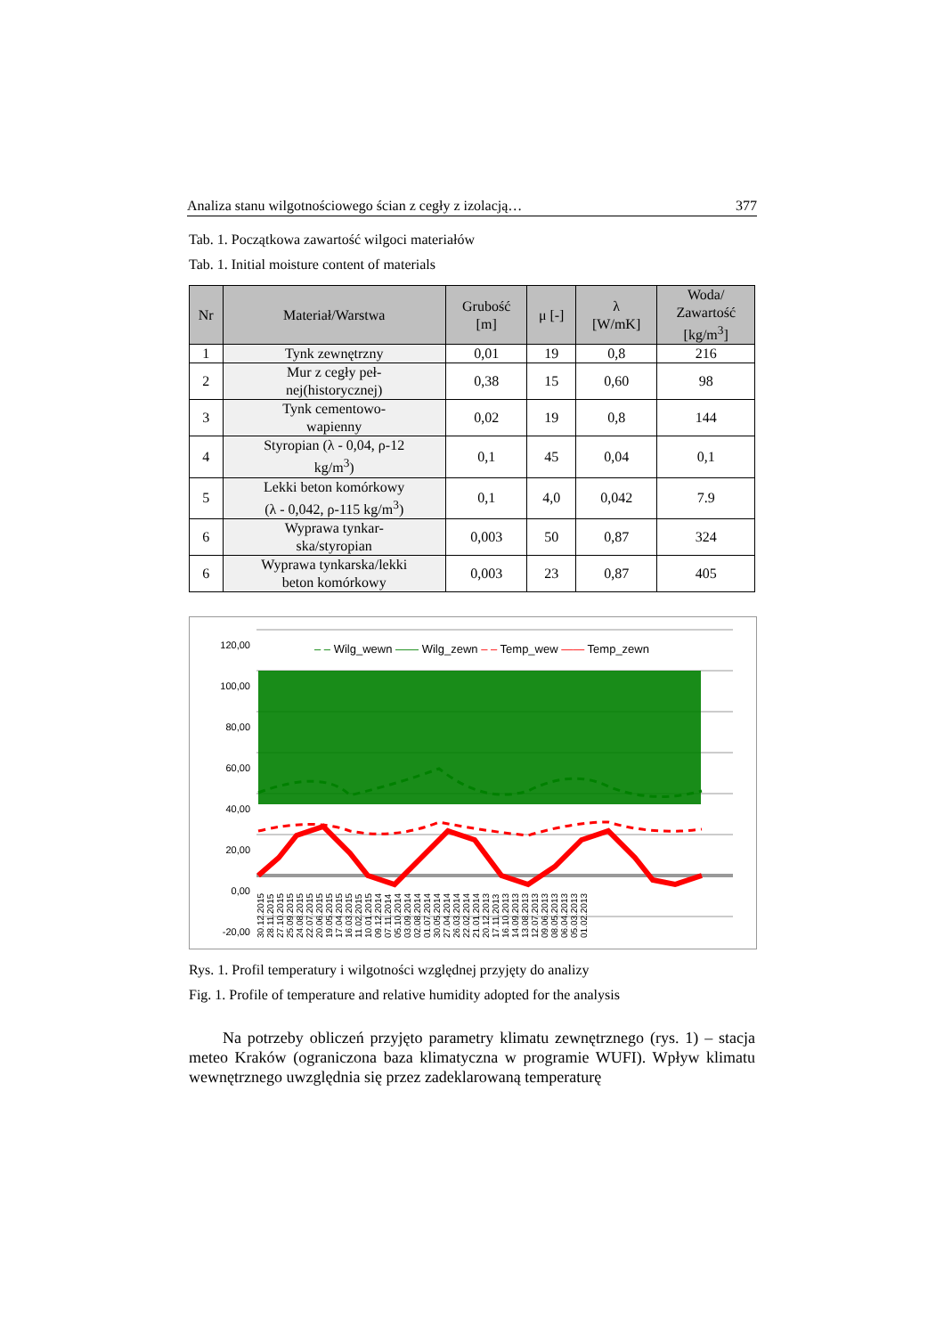Analiza stanu wilgotnościowego ścian z cegły z izolacją… 377
Tab. 1. Początkowa zawartość wilgoci materiałów
Tab. 1. Initial moisture content of materials
| Nr | Materiał/Warstwa | Grubość [m] | μ [-] | λ [W/mK] | Woda/ Zawartość [kg/m<sup>3</sup>] |
| --- | --- | --- | --- | --- | --- |
| 1 | Tynk zewnętrzny | 0,01 | 19 | 0,8 | 216 |
| 2 | Mur z cegły peł- nej(historycznej) | 0,38 | 15 | 0,60 | 98 |
| 3 | Tynk cementowo- wapienny | 0,02 | 19 | 0,8 | 144 |
| 4 | Styropian (λ - 0,04, ρ-12 kg/m<sup>3</sup>) | 0,1 | 45 | 0,04 | 0,1 |
| 5 | Lekki beton komórkowy (λ - 0,042, ρ-115 kg/m<sup>3</sup>) | 0,1 | 4,0 | 0,042 | 7.9 |
| 6 | Wyprawa tynkar- ska/styropian | 0,003 | 50 | 0,87 | 324 |
| 6 | Wyprawa tynkarska/lekki beton komórkowy | 0,003 | 23 | 0,87 | 405 |
120,00
100,00
80,00
60,00
40,00
20,00
0,00
-20,00
– – Wilg_wewn —— Wilg_zewn – – Temp_wew —— Temp_zewn
30.12.2015 28.11.2015 27.10.2015 25.09.2015 24.08.2015 22.07.2015 20.06.2015 19.05.2015 17.04.2015 16.03.2015 11.02.2015 10.01.2015 09.12.2014 07.11.2014 05.10.2014 03.09.2014 02.08.2014 01.07.2014 30.05.2014 27.04.2014 26.03.2014 22.02.2014 21.01.2014 20.12.2013 17.11.2013 16.10.2013 14.09.2013 13.08.2013 12.07.2013 09.06.2013 08.05.2013 06.04.2013 05.03.2013 01.02.2013
Rys. 1. Profil temperatury i wilgotności względnej przyjęty do analizy
Fig. 1. Profile of temperature and relative humidity adopted for the analysis
Na potrzeby obliczeń przyjęto parametry klimatu zewnętrznego (rys. 1) – stacja meteo Kraków (ograniczona baza klimatyczna w programie WUFI). Wpływ klimatu wewnętrznego uwzględnia się przez zadeklarowaną temperaturę